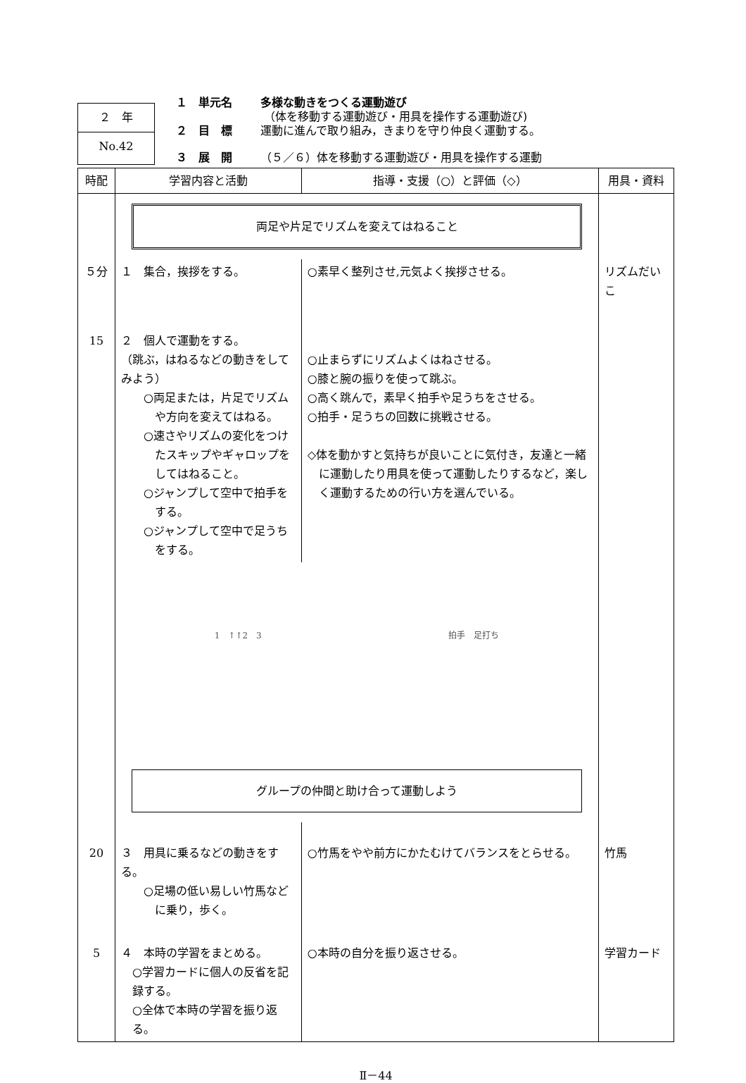２　年
No.42
１　単元名 多様な動きをつくる運動遊び
（体を移動する運動遊び・用具を操作する運動遊び)
２　目　標 運動に進んで取り組み，きまりを守り仲良く運動する。
３　展　開 （５／６）体を移動する運動遊び・用具を操作する運動
| 時配 | 学習内容と活動 | 指導・支援（○）と評価（◇） | 用具・資料 |
| --- | --- | --- | --- |
| | 両足や片足でリズムを変えてはねること | | |
| ５分 | １ 集合，挨拶をする。 | ○素早く整列させ,元気よく挨拶させる。 | リズムだいこ |
| 15 | ２ 個人で運動をする。 （跳ぶ，はねるなどの動きをしてみよう） ○両足または，片足でリズムや方向を変えてはねる。 ○速さやリズムの変化をつけたスキップやギャロップをしてはねること。 ○ジャンプして空中で拍手をする。 ○ジャンプして空中で足うちをする。 | ○止まらずにリズムよくはねさせる。 ○膝と腕の振りを使って跳ぶ。 ○高く跳んで，素早く拍手や足うちをさせる。 ○拍手・足うちの回数に挑戦させる。 ◇体を動かすと気持ちが良いことに気付き，友達と一緒に運動したり用具を使って運動したりするなど，楽しく運動するための行い方を選んでいる。 | |
| | 1 ↑↑2 3 拍手 足打ち グループの仲間と助け合って運動しよう | | |
| 20 | ３ 用具に乗るなどの動きをする。 ○足場の低い易しい竹馬などに乗り，歩く。 | ○竹馬をやや前方にかたむけてバランスをとらせる。 | 竹馬 |
| 5 | ４ 本時の学習をまとめる。 ○学習カードに個人の反省を記録する。 ○全体で本時の学習を振り返る。 | ○本時の自分を振り返させる。 | 学習カード |
Ⅱ－44